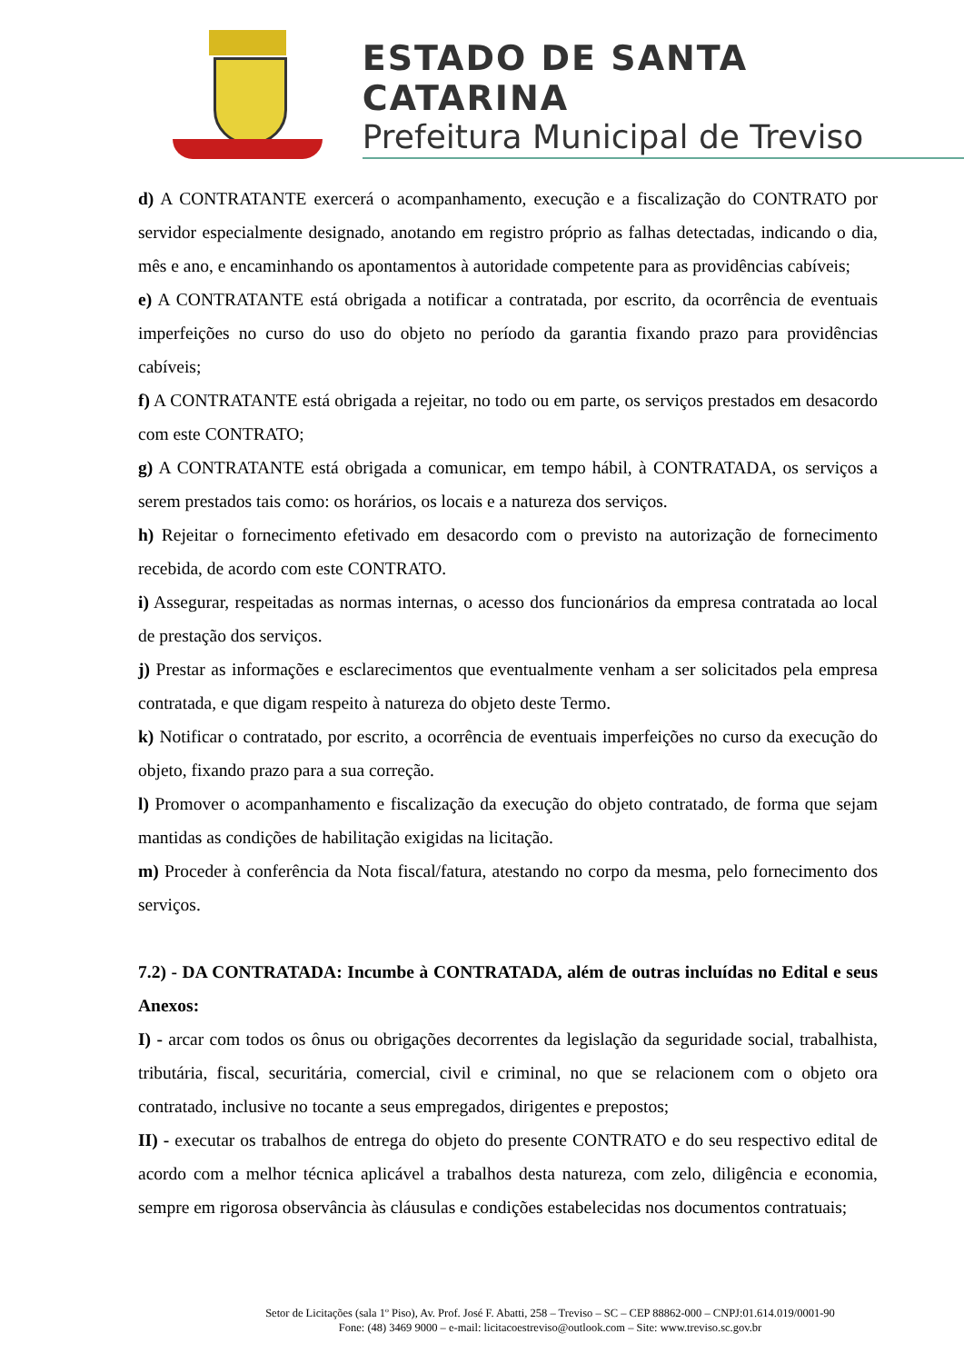ESTADO DE SANTA CATARINA
Prefeitura Municipal de Treviso
d) A CONTRATANTE exercerá o acompanhamento, execução e a fiscalização do CONTRATO por servidor especialmente designado, anotando em registro próprio as falhas detectadas, indicando o dia, mês e ano, e encaminhando os apontamentos à autoridade competente para as providências cabíveis;
e) A CONTRATANTE está obrigada a notificar a contratada, por escrito, da ocorrência de eventuais imperfeições no curso do uso do objeto no período da garantia fixando prazo para providências cabíveis;
f) A CONTRATANTE está obrigada a rejeitar, no todo ou em parte, os serviços prestados em desacordo com este CONTRATO;
g) A CONTRATANTE está obrigada a comunicar, em tempo hábil, à CONTRATADA, os serviços a serem prestados tais como: os horários, os locais e a natureza dos serviços.
h) Rejeitar o fornecimento efetivado em desacordo com o previsto na autorização de fornecimento recebida, de acordo com este CONTRATO.
i) Assegurar, respeitadas as normas internas, o acesso dos funcionários da empresa contratada ao local de prestação dos serviços.
j) Prestar as informações e esclarecimentos que eventualmente venham a ser solicitados pela empresa contratada, e que digam respeito à natureza do objeto deste Termo.
k) Notificar o contratado, por escrito, a ocorrência de eventuais imperfeições no curso da execução do objeto, fixando prazo para a sua correção.
l) Promover o acompanhamento e fiscalização da execução do objeto contratado, de forma que sejam mantidas as condições de habilitação exigidas na licitação.
m) Proceder à conferência da Nota fiscal/fatura, atestando no corpo da mesma, pelo fornecimento dos serviços.
7.2) - DA CONTRATADA: Incumbe à CONTRATADA, além de outras incluídas no Edital e seus Anexos:
I) - arcar com todos os ônus ou obrigações decorrentes da legislação da seguridade social, trabalhista, tributária, fiscal, securitária, comercial, civil e criminal, no que se relacionem com o objeto ora contratado, inclusive no tocante a seus empregados, dirigentes e prepostos;
II) - executar os trabalhos de entrega do objeto do presente CONTRATO e do seu respectivo edital de acordo com a melhor técnica aplicável a trabalhos desta natureza, com zelo, diligência e economia, sempre em rigorosa observância às cláusulas e condições estabelecidas nos documentos contratuais;
Setor de Licitações (sala 1º Piso), Av. Prof. José F. Abatti, 258 – Treviso – SC – CEP 88862-000 – CNPJ:01.614.019/0001-90
Fone: (48) 3469 9000 – e-mail: licitacoestreviso@outlook.com – Site: www.treviso.sc.gov.br